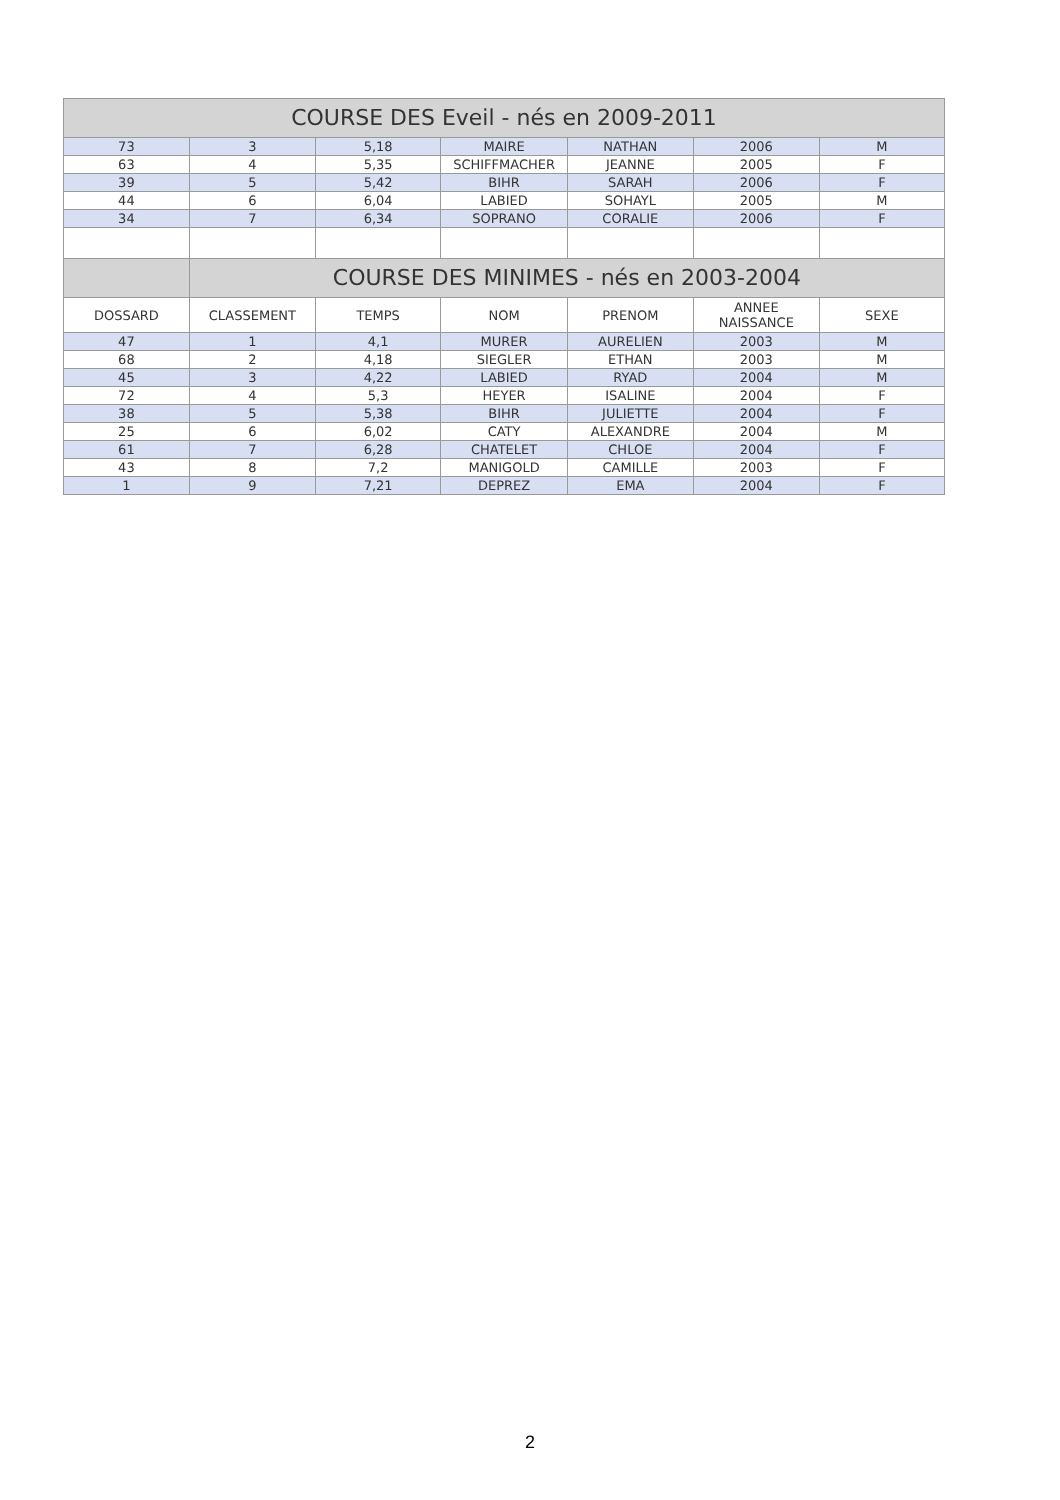| COURSE DES Eveil - nés en 2009-2011 | | | | | | |
| --- | --- | --- | --- | --- | --- | --- |
| 73 | 3 | 5,18 | MAIRE | NATHAN | 2006 | M |
| 63 | 4 | 5,35 | SCHIFFMACHER | JEANNE | 2005 | F |
| 39 | 5 | 5,42 | BIHR | SARAH | 2006 | F |
| 44 | 6 | 6,04 | LABIED | SOHAYL | 2005 | M |
| 34 | 7 | 6,34 | SOPRANO | CORALIE | 2006 | F |
| | COURSE DES MINIMES - nés en 2003-2004 | | | | | |
| DOSSARD | CLASSEMENT | TEMPS | NOM | PRENOM | ANNEE NAISSANCE | SEXE |
| 47 | 1 | 4,1 | MURER | AURELIEN | 2003 | M |
| 68 | 2 | 4,18 | SIEGLER | ETHAN | 2003 | M |
| 45 | 3 | 4,22 | LABIED | RYAD | 2004 | M |
| 72 | 4 | 5,3 | HEYER | ISALINE | 2004 | F |
| 38 | 5 | 5,38 | BIHR | JULIETTE | 2004 | F |
| 25 | 6 | 6,02 | CATY | ALEXANDRE | 2004 | M |
| 61 | 7 | 6,28 | CHATELET | CHLOE | 2004 | F |
| 43 | 8 | 7,2 | MANIGOLD | CAMILLE | 2003 | F |
| 1 | 9 | 7,21 | DEPREZ | EMA | 2004 | F |
2